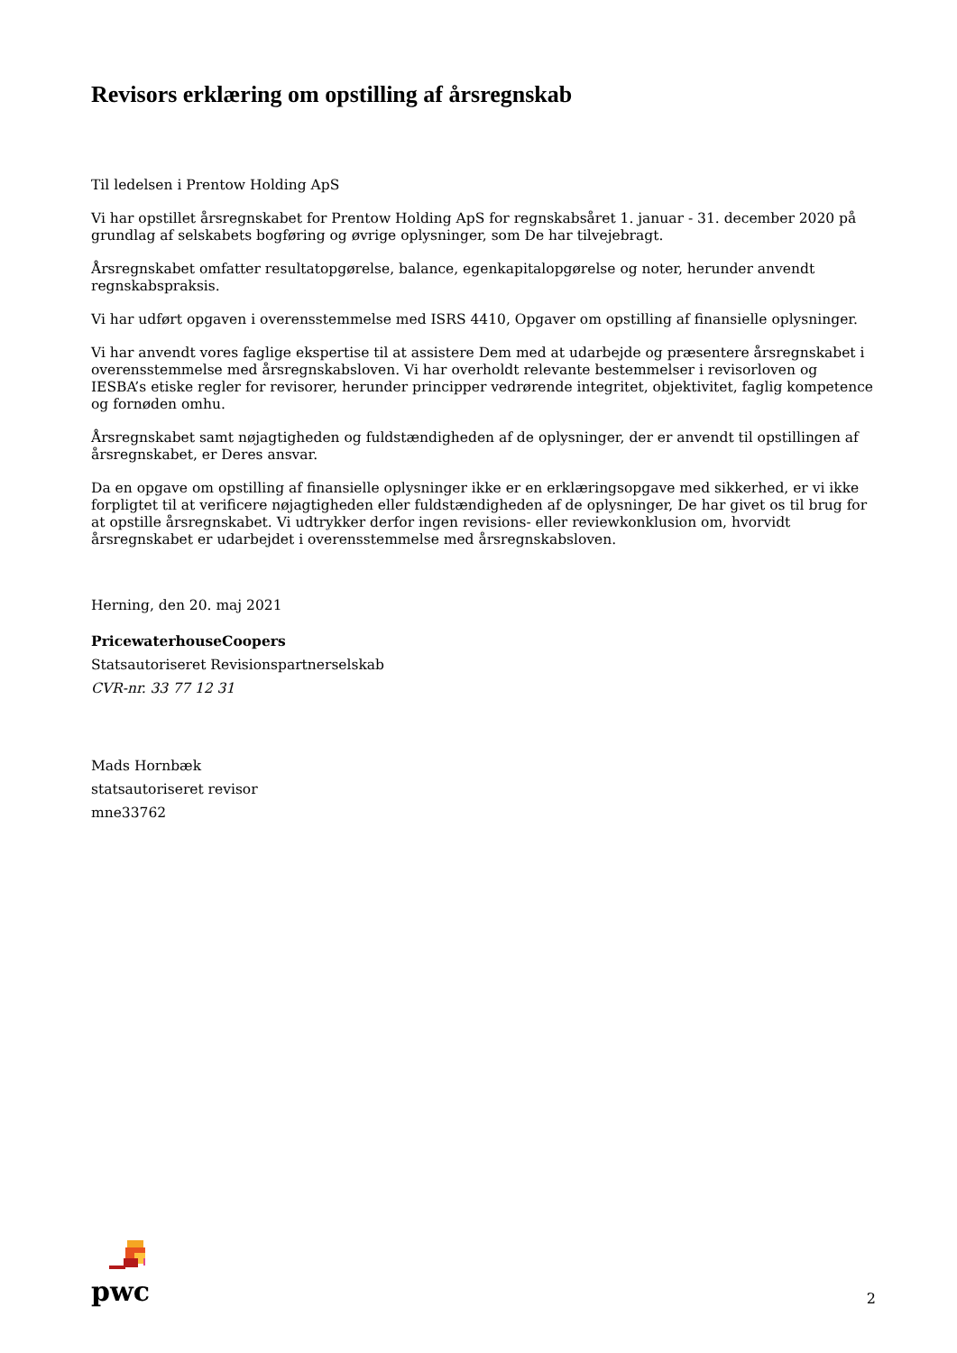Revisors erklæring om opstilling af årsregnskab
Til ledelsen i Prentow Holding ApS
Vi har opstillet årsregnskabet for Prentow Holding ApS for regnskabsåret 1. januar - 31. december 2020 på grundlag af selskabets bogføring og øvrige oplysninger, som De har tilvejebragt.
Årsregnskabet omfatter resultatopgørelse, balance, egenkapitalopgørelse og noter, herunder anvendt regnskabspraksis.
Vi har udført opgaven i overensstemmelse med ISRS 4410, Opgaver om opstilling af finansielle oplysninger.
Vi har anvendt vores faglige ekspertise til at assistere Dem med at udarbejde og præsentere årsregnskabet i overensstemmelse med årsregnskabsloven. Vi har overholdt relevante bestemmelser i revisorloven og IESBA’s etiske regler for revisorer, herunder principper vedrørende integritet, objektivitet, faglig kompetence og fornøden omhu.
Årsregnskabet samt nøjagtigheden og fuldstændigheden af de oplysninger, der er anvendt til opstillingen af årsregnskabet, er Deres ansvar.
Da en opgave om opstilling af finansielle oplysninger ikke er en erklæringsopgave med sikkerhed, er vi ikke forpligtet til at verificere nøjagtigheden eller fuldstændigheden af de oplysninger, De har givet os til brug for at opstille årsregnskabet. Vi udtrykker derfor ingen revisions- eller reviewkonklusion om, hvorvidt årsregnskabet er udarbejdet i overensstemmelse med årsregnskabsloven.
Herning, den 20. maj 2021
PricewaterhouseCoopers
Statsautoriseret Revisionspartnerselskab
CVR-nr. 33 77 12 31
Mads Hornbæk
statsautoriseret revisor
mne33762
pwc
2